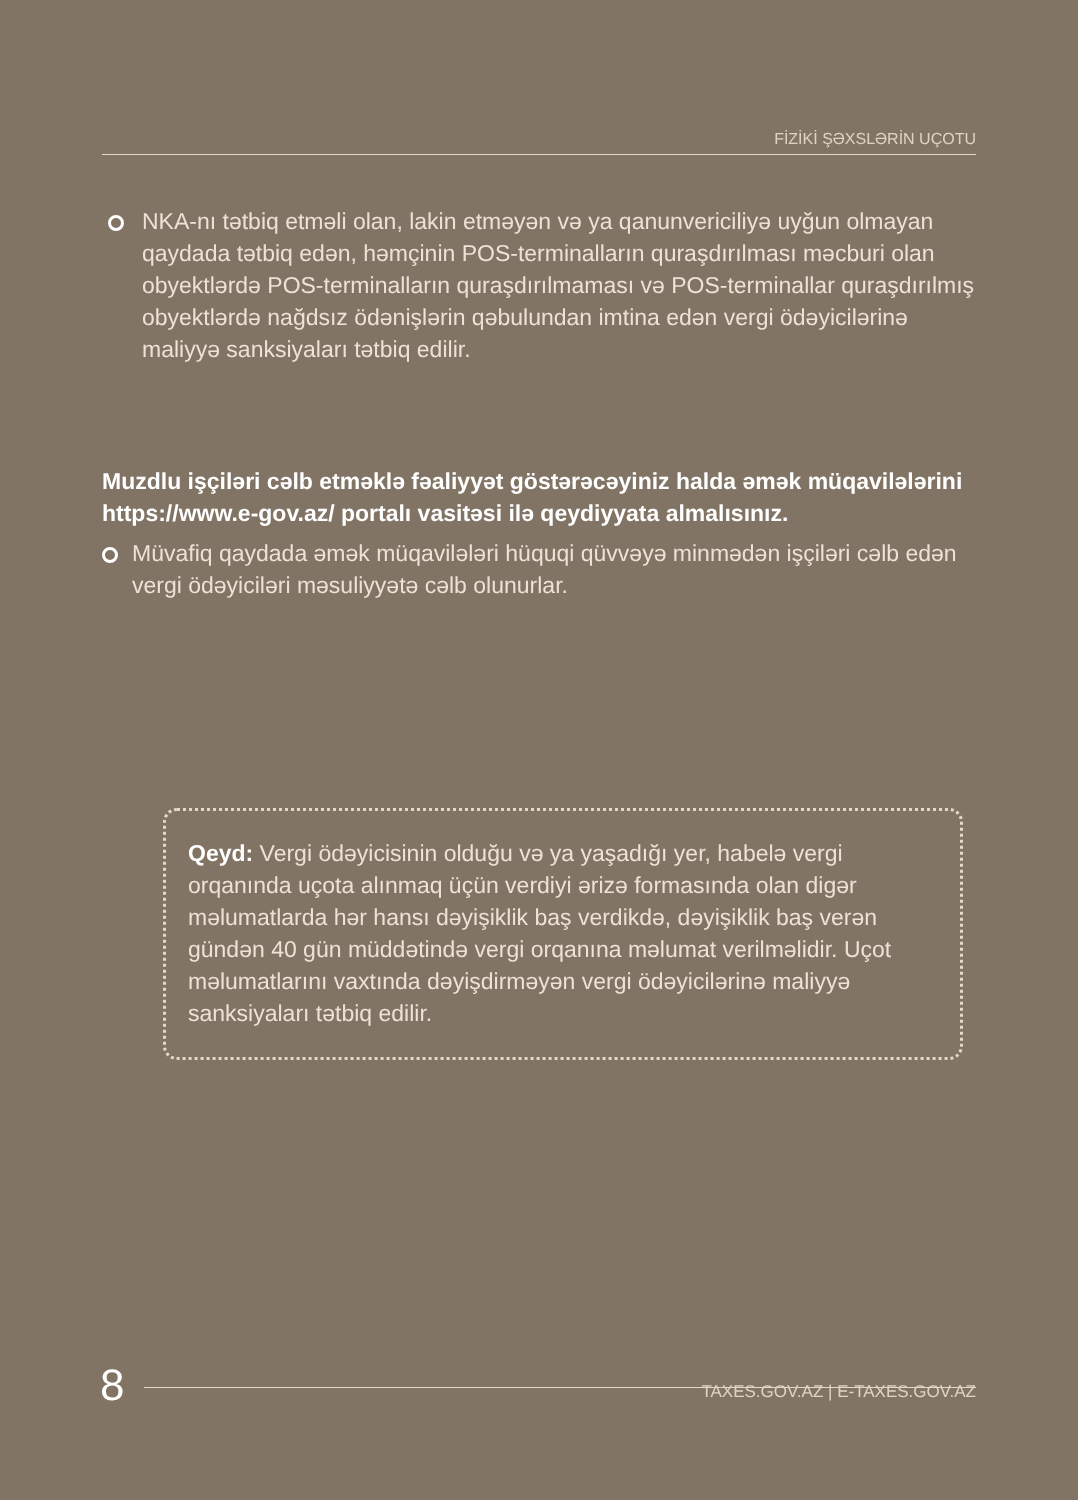FİZİKİ ŞƏXSLƏRİN UÇOTU
NKA-nı tətbiq etməli olan, lakin etməyən və ya qanunvericiliyə uyğun olmayan qaydada tətbiq edən, həmçinin POS-terminalların quraşdırılması məcburi olan obyektlərdə POS-terminalların quraşdırılmaması və POS-terminallar quraşdırılmış obyektlərdə nağdsız ödənişlərin qəbulundan imtina edən vergi ödəyicilərinə maliyyə sanksiyaları tətbiq edilir.
Muzdlu işçiləri cəlb etməklə fəaliyyət göstərəcəyiniz halda əmək müqavilələrini https://www.e-gov.az/ portalı vasitəsi ilə qeydiyyata almalısınız.
Müvafiq qaydada əmək müqavilələri hüquqi qüvvəyə minmədən işçiləri cəlb edən vergi ödəyiciləri məsuliyyətə cəlb olunurlar.
Qeyd: Vergi ödəyicisinin olduğu və ya yaşadığı yer, habelə vergi orqanında uçota alınmaq üçün verdiyi ərizə formasında olan digər məlumatlarda hər hansı dəyişiklik baş verdikdə, dəyişiklik baş verən gündən 40 gün müddətində vergi orqanına məlumat verilməlidir. Uçot məlumatlarını vaxtında dəyişdirməyən vergi ödəyicilərinə maliyyə sanksiyaları tətbiq edilir.
8 TAXES.GOV.AZ | E-TAXES.GOV.AZ